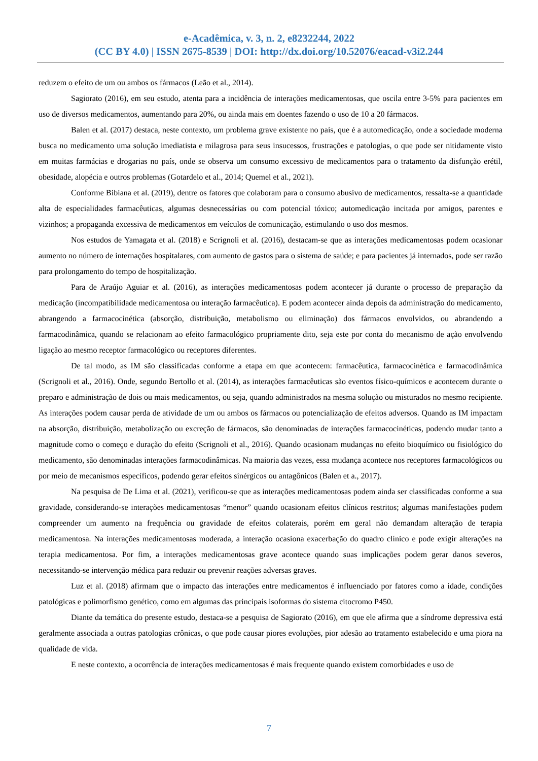e-Acadêmica, v. 3, n. 2, e8232244, 2022
(CC BY 4.0) | ISSN 2675-8539 | DOI: http://dx.doi.org/10.52076/eacad-v3i2.244
reduzem o efeito de um ou ambos os fármacos (Leão et al., 2014).
Sagiorato (2016), em seu estudo, atenta para a incidência de interações medicamentosas, que oscila entre 3-5% para pacientes em uso de diversos medicamentos, aumentando para 20%, ou ainda mais em doentes fazendo o uso de 10 a 20 fármacos.
Balen et al. (2017) destaca, neste contexto, um problema grave existente no país, que é a automedicação, onde a sociedade moderna busca no medicamento uma solução imediatista e milagrosa para seus insucessos, frustrações e patologias, o que pode ser nitidamente visto em muitas farmácias e drogarias no país, onde se observa um consumo excessivo de medicamentos para o tratamento da disfunção erétil, obesidade, alopécia e outros problemas (Gotardelo et al., 2014; Quemel et al., 2021).
Conforme Bibiana et al. (2019), dentre os fatores que colaboram para o consumo abusivo de medicamentos, ressalta-se a quantidade alta de especialidades farmacêuticas, algumas desnecessárias ou com potencial tóxico; automedicação incitada por amigos, parentes e vizinhos; a propaganda excessiva de medicamentos em veículos de comunicação, estimulando o uso dos mesmos.
Nos estudos de Yamagata et al. (2018) e Scrignoli et al. (2016), destacam-se que as interações medicamentosas podem ocasionar aumento no número de internações hospitalares, com aumento de gastos para o sistema de saúde; e para pacientes já internados, pode ser razão para prolongamento do tempo de hospitalização.
Para de Araújo Aguiar et al. (2016), as interações medicamentosas podem acontecer já durante o processo de preparação da medicação (incompatibilidade medicamentosa ou interação farmacêutica). E podem acontecer ainda depois da administração do medicamento, abrangendo a farmacocinética (absorção, distribuição, metabolismo ou eliminação) dos fármacos envolvidos, ou abrandendo a farmacodinâmica, quando se relacionam ao efeito farmacológico propriamente dito, seja este por conta do mecanismo de ação envolvendo ligação ao mesmo receptor farmacológico ou receptores diferentes.
De tal modo, as IM são classificadas conforme a etapa em que acontecem: farmacêutica, farmacocinética e farmacodinâmica (Scrignoli et al., 2016). Onde, segundo Bertollo et al. (2014), as interações farmacêuticas são eventos físico-químicos e acontecem durante o preparo e administração de dois ou mais medicamentos, ou seja, quando administrados na mesma solução ou misturados no mesmo recipiente. As interações podem causar perda de atividade de um ou ambos os fármacos ou potencialização de efeitos adversos. Quando as IM impactam na absorção, distribuição, metabolização ou excreção de fármacos, são denominadas de interações farmacocinéticas, podendo mudar tanto a magnitude como o começo e duração do efeito (Scrignoli et al., 2016). Quando ocasionam mudanças no efeito bioquímico ou fisiológico do medicamento, são denominadas interações farmacodinâmicas. Na maioria das vezes, essa mudança acontece nos receptores farmacológicos ou por meio de mecanismos específicos, podendo gerar efeitos sinérgicos ou antagônicos (Balen et a., 2017).
Na pesquisa de De Lima et al. (2021), verificou-se que as interações medicamentosas podem ainda ser classificadas conforme a sua gravidade, considerando-se interações medicamentosas “menor” quando ocasionam efeitos clínicos restritos; algumas manifestações podem compreender um aumento na frequência ou gravidade de efeitos colaterais, porém em geral não demandam alteração de terapia medicamentosa. Na interações medicamentosas moderada, a interação ocasiona exacerbação do quadro clínico e pode exigir alterações na terapia medicamentosa. Por fim, a interações medicamentosas grave acontece quando suas implicações podem gerar danos severos, necessitando-se intervenção médica para reduzir ou prevenir reações adversas graves.
Luz et al. (2018) afirmam que o impacto das interações entre medicamentos é influenciado por fatores como a idade, condições patológicas e polimorfismo genético, como em algumas das principais isoformas do sistema citocromo P450.
Diante da temática do presente estudo, destaca-se a pesquisa de Sagiorato (2016), em que ele afirma que a síndrome depressiva está geralmente associada a outras patologias crônicas, o que pode causar piores evoluções, pior adesão ao tratamento estabelecido e uma piora na qualidade de vida.
E neste contexto, a ocorrência de interações medicamentosas é mais frequente quando existem comorbidades e uso de
7